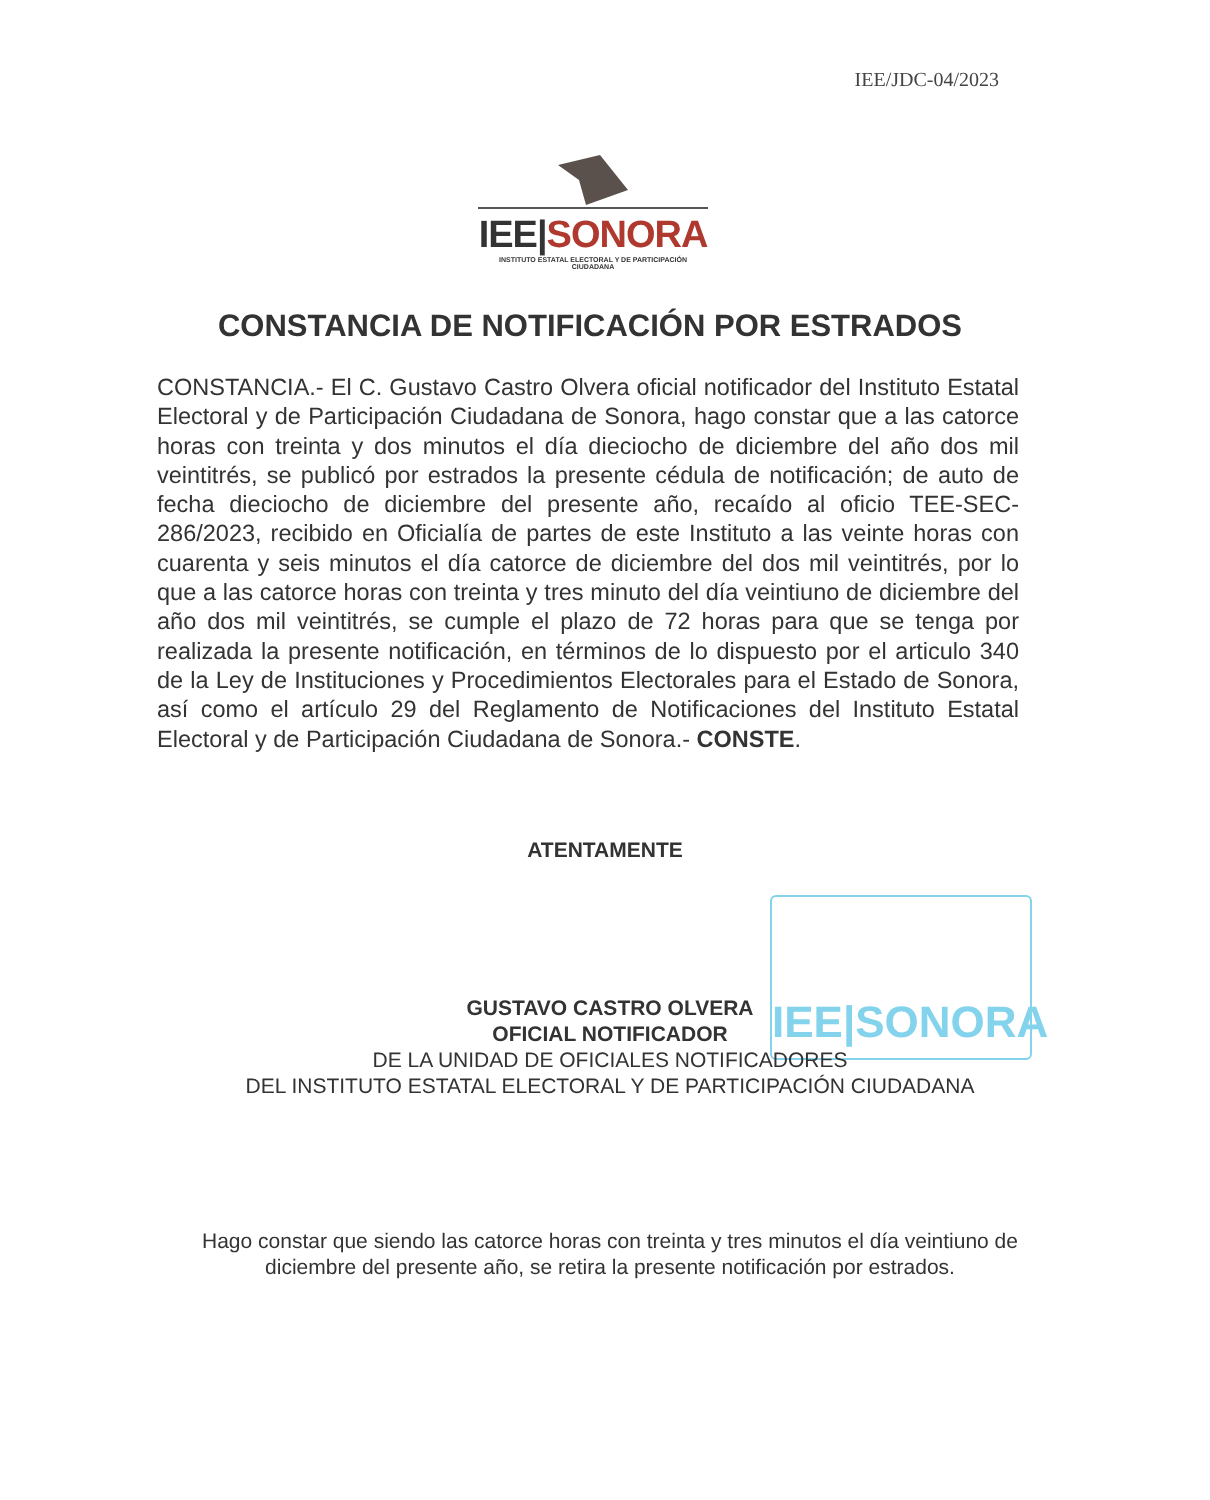IEE/JDC-04/2023
IEE|SONORA
INSTITUTO ESTATAL ELECTORAL Y DE PARTICIPACIÓN CIUDADANA
CONSTANCIA DE NOTIFICACIÓN POR ESTRADOS
CONSTANCIA.- El C. Gustavo Castro Olvera oficial notificador del Instituto Estatal Electoral y de Participación Ciudadana de Sonora, hago constar que a las catorce horas con treinta y dos minutos el día dieciocho de diciembre del año dos mil veintitrés, se publicó por estrados la presente cédula de notificación; de auto de fecha dieciocho de diciembre del presente año, recaído al oficio TEE-SEC-286/2023, recibido en Oficialía de partes de este Instituto a las veinte horas con cuarenta y seis minutos el día catorce de diciembre del dos mil veintitrés, por lo que a las catorce horas con treinta y tres minuto del día veintiuno de diciembre del año dos mil veintitrés, se cumple el plazo de 72 horas para que se tenga por realizada la presente notificación, en términos de lo dispuesto por el articulo 340 de la Ley de Instituciones y Procedimientos Electorales para el Estado de Sonora, así como el artículo 29 del Reglamento de Notificaciones del Instituto Estatal Electoral y de Participación Ciudadana de Sonora.- CONSTE.
ATENTAMENTE
IEE|SONORA
GUSTAVO CASTRO OLVERA
OFICIAL NOTIFICADOR
DE LA UNIDAD DE OFICIALES NOTIFICADORES
DEL INSTITUTO ESTATAL ELECTORAL Y DE PARTICIPACIÓN CIUDADANA
Hago constar que siendo las catorce horas con treinta y tres minutos el día veintiuno de diciembre del presente año, se retira la presente notificación por estrados.